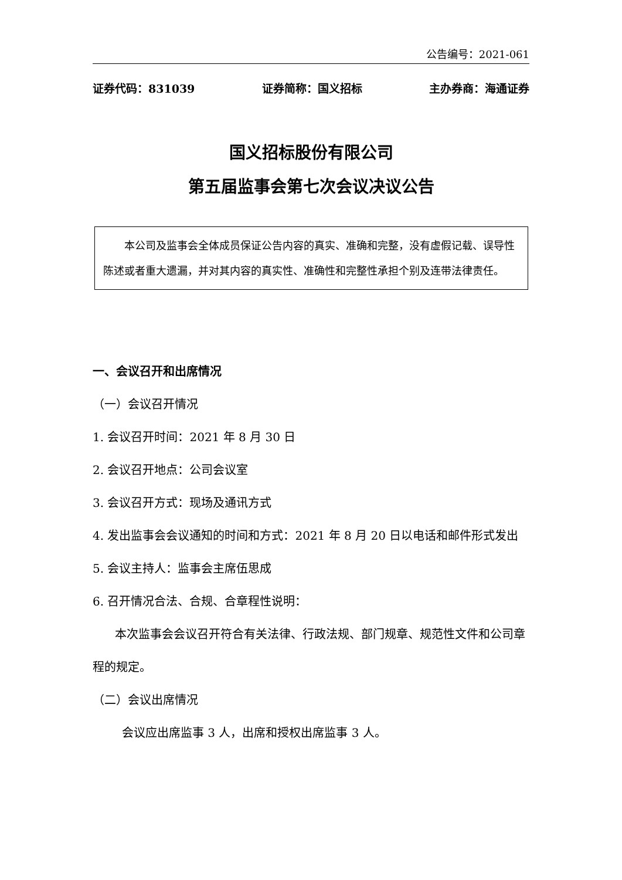公告编号：2021-061
证券代码：831039 证券简称：国义招标 主办券商：海通证券
国义招标股份有限公司
第五届监事会第七次会议决议公告
本公司及监事会全体成员保证公告内容的真实、准确和完整，没有虚假记载、误导性陈述或者重大遗漏，并对其内容的真实性、准确性和完整性承担个别及连带法律责任。
一、会议召开和出席情况
（一）会议召开情况
1. 会议召开时间：2021 年 8 月 30 日
2. 会议召开地点：公司会议室
3. 会议召开方式：现场及通讯方式
4. 发出监事会会议通知的时间和方式：2021 年 8 月 20 日以电话和邮件形式发出
5. 会议主持人：监事会主席伍思成
6. 召开情况合法、合规、合章程性说明：
本次监事会会议召开符合有关法律、行政法规、部门规章、规范性文件和公司章程的规定。
（二）会议出席情况
会议应出席监事 3 人，出席和授权出席监事 3 人。